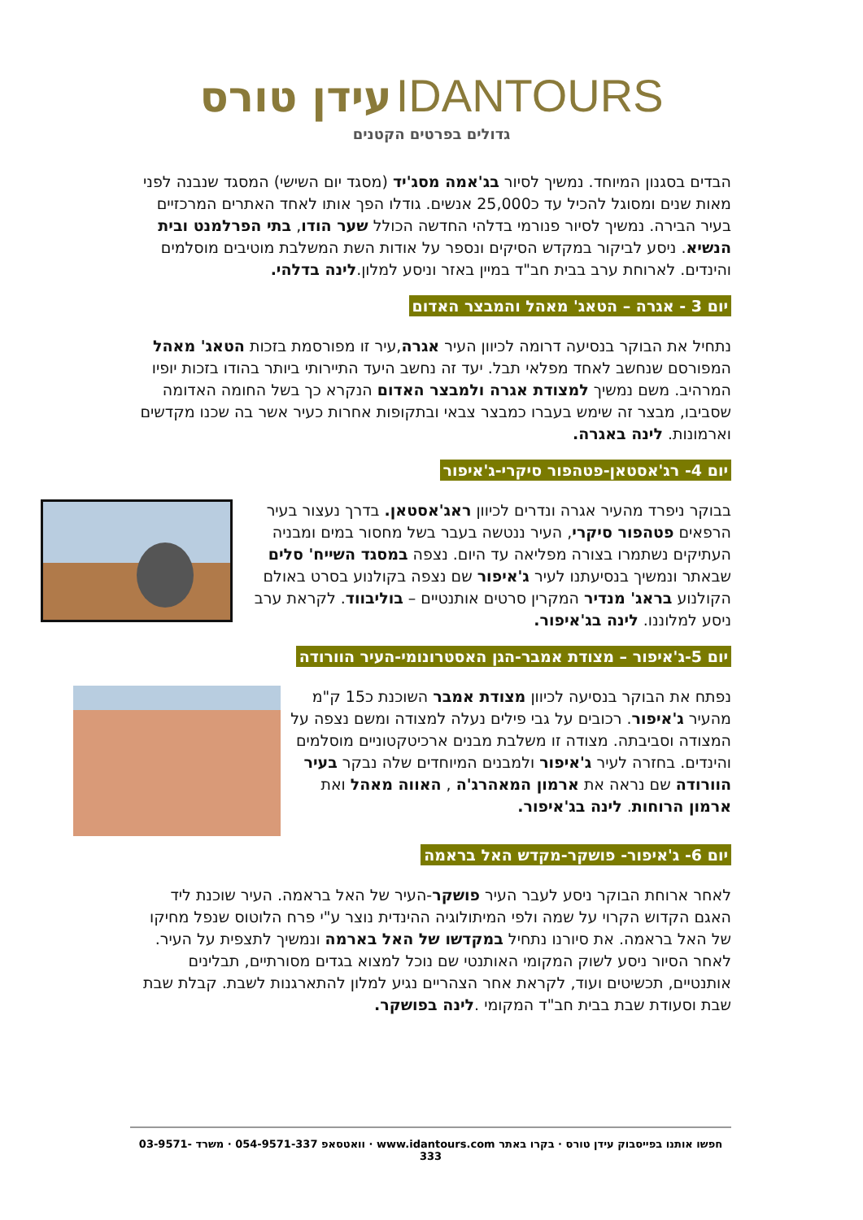IDANTOURS עידן טורס
גדולים בפרטים הקטנים
הבדים בסגנון המיוחד. נמשיך לסיור בג'אמה מסג'יד (מסגד יום השישי) המסגד שנבנה לפני מאות שנים ומסוגל להכיל עד כ25,000 אנשים. גודלו הפך אותו לאחד האתרים המרכזיים בעיר הבירה. נמשיך לסיור פנורמי בדלהי החדשה הכולל שער הודו, בתי הפרלמנט ובית הנשיא. ניסע לביקור במקדש הסיקים ונספר על אודות השת המשלבת מוטיבים מוסלמים והינדים. לארוחת ערב בבית חב"ד במיין באזר וניסע למלון.לינה בדלהי.
יום 3 - אגרה – הטאג' מאהל והמבצר האדום
נתחיל את הבוקר בנסיעה דרומה לכיוון העיר אגרה,עיר זו מפורסמת בזכות הטאג' מאהל המפורסם שנחשב לאחד מפלאי תבל. יעד זה נחשב היעד התיירותי ביותר בהודו בזכות יופיו המרהיב. משם נמשיך למצודת אגרה ולמבצר האדום הנקרא כך בשל החומה האדומה שסביבו, מבצר זה שימש בעברו כמבצר צבאי ובתקופות אחרות כעיר אשר בה שכנו מקדשים וארמונות. לינה באגרה.
יום 4- רג'אסטאן-פטהפור סיקרי-ג'איפור
בבוקר ניפרד מהעיר אגרה ונדרים לכיוון ראג'אסטאן. בדרך נעצור בעיר הרפאים פטהפור סיקרי, העיר ננטשה בעבר בשל מחסור במים ומבניה העתיקים נשתמרו בצורה מפליאה עד היום. נצפה במסגד השייח' סלים שבאתר ונמשיך בנסיעתנו לעיר ג'איפור שם נצפה בקולנוע בסרט באולם הקולנוע בראג' מנדיר המקרין סרטים אותנטיים – בוליבווד. לקראת ערב ניסע למלוננו. לינה בג'איפור.
יום 5-ג'איפור – מצודת אמבר-הגן האסטרונומי-העיר הוורודה
נפתח את הבוקר בנסיעה לכיוון מצודת אמבר השוכנת כ15 ק"מ מהעיר ג'איפור. רכובים על גבי פילים נעלה למצודה ומשם נצפה על המצודה וסביבתה. מצודה זו משלבת מבנים ארכיטקטוניים מוסלמים והינדים. בחזרה לעיר ג'איפור ולמבנים המיוחדים שלה נבקר בעיר הוורודה שם נראה את ארמון המאהרג'ה , האווה מאהל ואת ארמון הרוחות. לינה בג'איפור.
יום 6- ג'איפור- פושקר-מקדש האל בראמה
לאחר ארוחת הבוקר ניסע לעבר העיר פושקר-העיר של האל בראמה. העיר שוכנת ליד האגם הקדוש הקרוי על שמה ולפי המיתולוגיה ההינדית נוצר ע"י פרח הלוטוס שנפל מחיקו של האל בראמה. את סיורנו נתחיל במקדשו של האל בארמה ונמשיך לתצפית על העיר. לאחר הסיור ניסע לשוק המקומי האותנטי שם נוכל למצוא בגדים מסורתיים, תבלינים אותנטיים, תכשיטים ועוד, לקראת אחר הצהריים נגיע למלון להתארגנות לשבת. קבלת שבת שבת וסעודת שבת בבית חב"ד המקומי .לינה בפושקר.
חפשו אותנו בפייסבוק עידן טורס · בקרו באתר www.idantours.com · וואטסאפ 054-9571-337 · משרד 03-9571-333